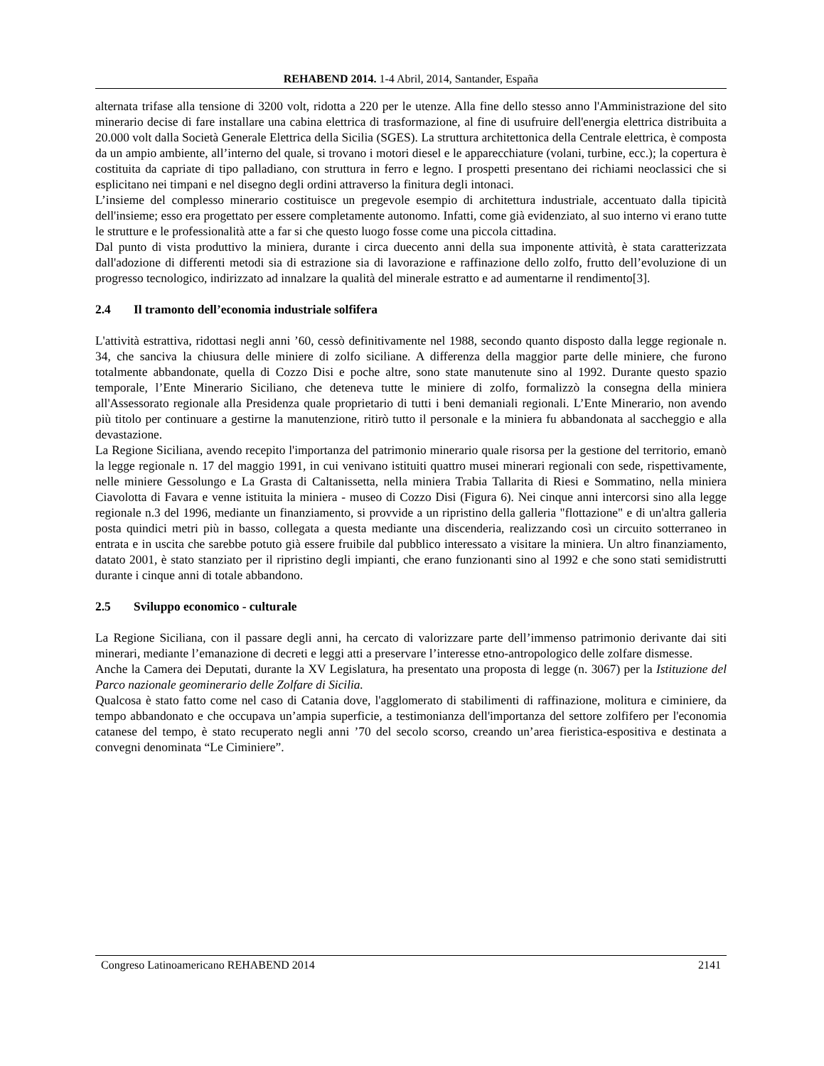REHABEND 2014. 1-4 Abril, 2014, Santander, España
alternata trifase alla tensione di 3200 volt, ridotta a 220 per le utenze. Alla fine dello stesso anno l'Amministrazione del sito minerario decise di fare installare una cabina elettrica di trasformazione, al fine di usufruire dell'energia elettrica distribuita a 20.000 volt dalla Società Generale Elettrica della Sicilia (SGES). La struttura architettonica della Centrale elettrica, è composta da un ampio ambiente, all’interno del quale, si trovano i motori diesel e le apparecchiature (volani, turbine, ecc.); la copertura è costituita da capriate di tipo palladiano, con struttura in ferro e legno. I prospetti presentano dei richiami neoclassici che si esplicitano nei timpani e nel disegno degli ordini attraverso la finitura degli intonaci.
L’insieme del complesso minerario costituisce un pregevole esempio di architettura industriale, accentuato dalla tipicità dell'insieme; esso era progettato per essere completamente autonomo. Infatti, come già evidenziato, al suo interno vi erano tutte le strutture e le professionalità atte a far si che questo luogo fosse come una piccola cittadina.
Dal punto di vista produttivo la miniera, durante i circa duecento anni della sua imponente attività, è stata caratterizzata dall'adozione di differenti metodi sia di estrazione sia di lavorazione e raffinazione dello zolfo, frutto dell’evoluzione di un progresso tecnologico, indirizzato ad innalzare la qualità del minerale estratto e ad aumentarne il rendimento[3].
2.4 Il tramonto dell’economia industriale solfifera
L'attività estrattiva, ridottasi negli anni ’60, cessò definitivamente nel 1988, secondo quanto disposto dalla legge regionale n. 34, che sanciva la chiusura delle miniere di zolfo siciliane. A differenza della maggior parte delle miniere, che furono totalmente abbandonate, quella di Cozzo Disi e poche altre, sono state manutenute sino al 1992. Durante questo spazio temporale, l’Ente Minerario Siciliano, che deteneva tutte le miniere di zolfo, formalizzò la consegna della miniera all'Assessorato regionale alla Presidenza quale proprietario di tutti i beni demaniali regionali. L’Ente Minerario, non avendo più titolo per continuare a gestirne la manutenzione, ritirò tutto il personale e la miniera fu abbandonata al saccheggio e alla devastazione.
La Regione Siciliana, avendo recepito l'importanza del patrimonio minerario quale risorsa per la gestione del territorio, emanò la legge regionale n. 17 del maggio 1991, in cui venivano istituiti quattro musei minerari regionali con sede, rispettivamente, nelle miniere Gessolungo e La Grasta di Caltanissetta, nella miniera Trabia Tallarita di Riesi e Sommatino, nella miniera Ciavolotta di Favara e venne istituita la miniera - museo di Cozzo Disi (Figura 6). Nei cinque anni intercorsi sino alla legge regionale n.3 del 1996, mediante un finanziamento, si provvide a un ripristino della galleria "flottazione" e di un'altra galleria posta quindici metri più in basso, collegata a questa mediante una discenderia, realizzando così un circuito sotterraneo in entrata e in uscita che sarebbe potuto già essere fruibile dal pubblico interessato a visitare la miniera. Un altro finanziamento, datato 2001, è stato stanziato per il ripristino degli impianti, che erano funzionanti sino al 1992 e che sono stati semidistrutti durante i cinque anni di totale abbandono.
2.5 Sviluppo economico - culturale
La Regione Siciliana, con il passare degli anni, ha cercato di valorizzare parte dell’immenso patrimonio derivante dai siti minerari, mediante l’emanazione di decreti e leggi atti a preservare l’interesse etno-antropologico delle zolfare dismesse.
Anche la Camera dei Deputati, durante la XV Legislatura, ha presentato una proposta di legge (n. 3067) per la Istituzione del Parco nazionale geominerario delle Zolfare di Sicilia.
Qualcosa è stato fatto come nel caso di Catania dove, l'agglomerato di stabilimenti di raffinazione, molitura e ciminiere, da tempo abbandonato e che occupava un’ampia superficie, a testimonianza dell'importanza del settore zolfifero per l'economia catanese del tempo, è stato recuperato negli anni ’70 del secolo scorso, creando un’area fieristica-espositiva e destinata a convegni denominata “Le Ciminiere”.
Congreso Latinoamericano REHABEND 2014 2141